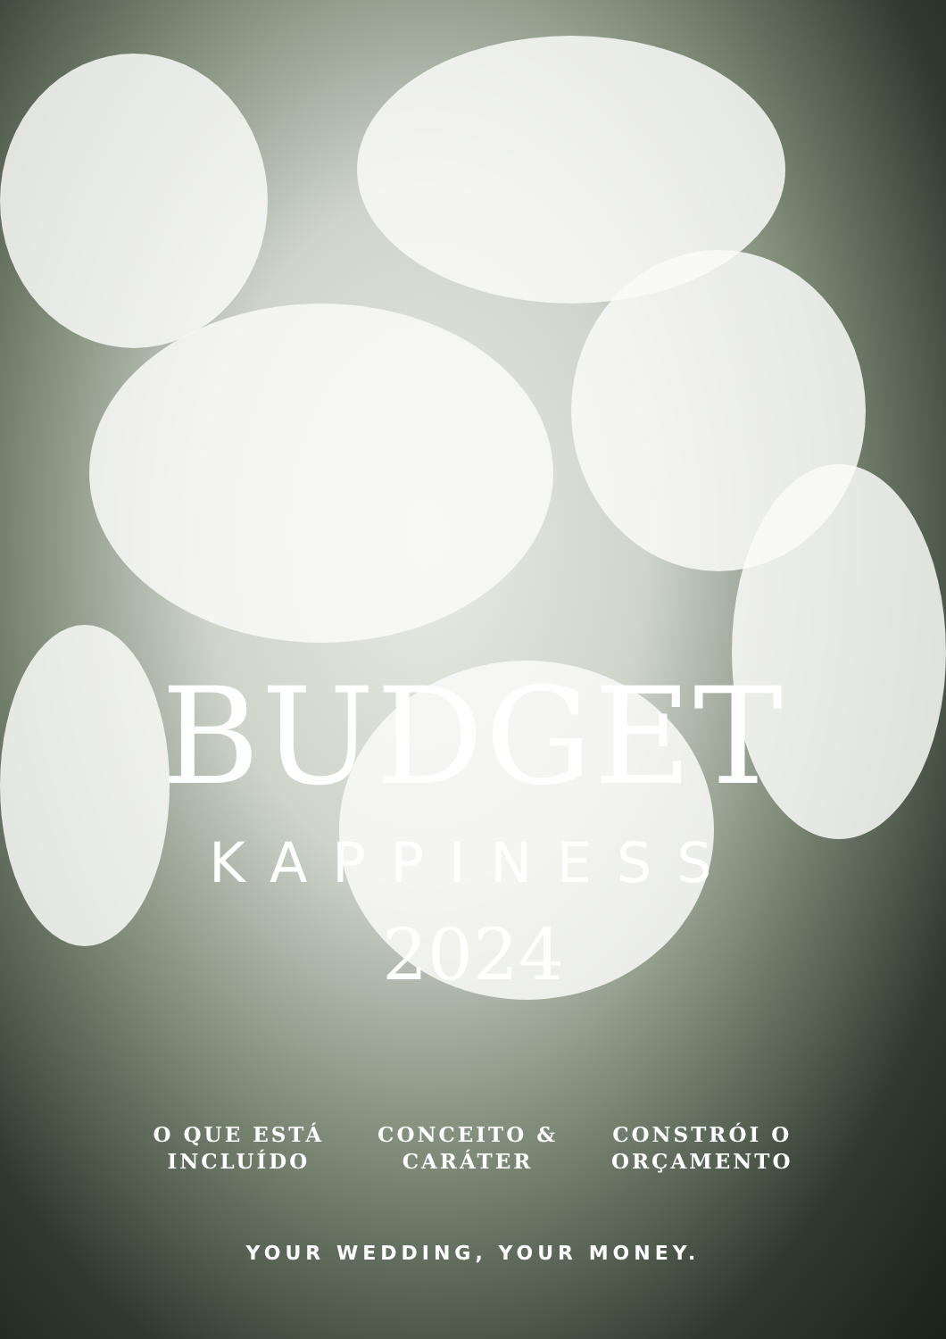BUDGET
KAPPINESS
2024
O QUE ESTÁ
INCLUÍDO
CONCEITO &
CARÁTER
CONSTRÓI O
ORÇAMENTO
YOUR WEDDING, YOUR MONEY.